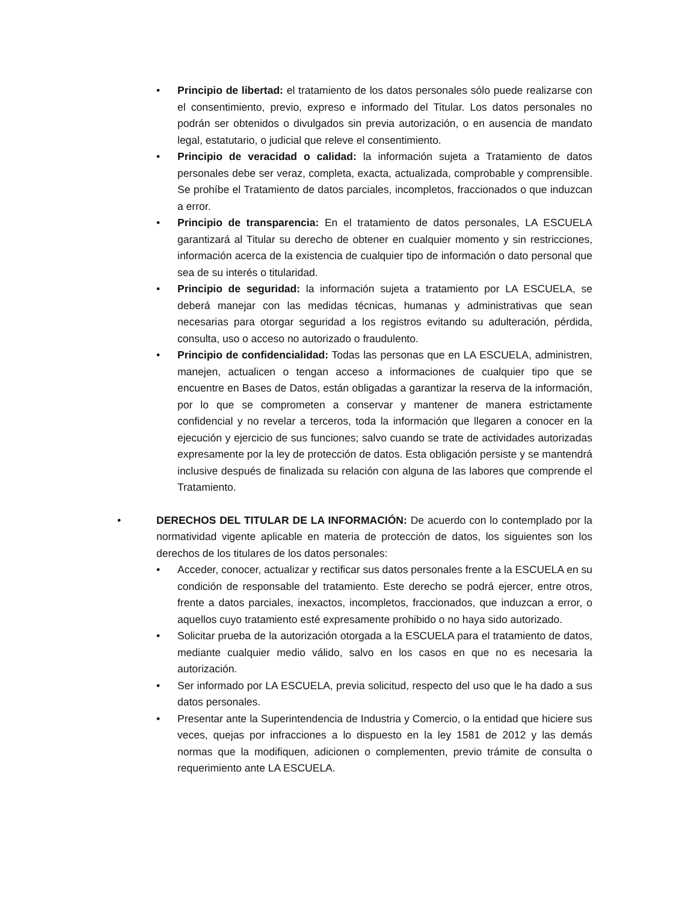• Principio de libertad: el tratamiento de los datos personales sólo puede realizarse con el consentimiento, previo, expreso e informado del Titular. Los datos personales no podrán ser obtenidos o divulgados sin previa autorización, o en ausencia de mandato legal, estatutario, o judicial que releve el consentimiento.
• Principio de veracidad o calidad: la información sujeta a Tratamiento de datos personales debe ser veraz, completa, exacta, actualizada, comprobable y comprensible. Se prohíbe el Tratamiento de datos parciales, incompletos, fraccionados o que induzcan a error.
• Principio de transparencia: En el tratamiento de datos personales, LA ESCUELA garantizará al Titular su derecho de obtener en cualquier momento y sin restricciones, información acerca de la existencia de cualquier tipo de información o dato personal que sea de su interés o titularidad.
• Principio de seguridad: la información sujeta a tratamiento por LA ESCUELA, se deberá manejar con las medidas técnicas, humanas y administrativas que sean necesarias para otorgar seguridad a los registros evitando su adulteración, pérdida, consulta, uso o acceso no autorizado o fraudulento.
• Principio de confidencialidad: Todas las personas que en LA ESCUELA, administren, manejen, actualicen o tengan acceso a informaciones de cualquier tipo que se encuentre en Bases de Datos, están obligadas a garantizar la reserva de la información, por lo que se comprometen a conservar y mantener de manera estrictamente confidencial y no revelar a terceros, toda la información que llegaren a conocer en la ejecución y ejercicio de sus funciones; salvo cuando se trate de actividades autorizadas expresamente por la ley de protección de datos. Esta obligación persiste y se mantendrá inclusive después de finalizada su relación con alguna de las labores que comprende el Tratamiento.
• DERECHOS DEL TITULAR DE LA INFORMACIÓN: De acuerdo con lo contemplado por la normatividad vigente aplicable en materia de protección de datos, los siguientes son los derechos de los titulares de los datos personales:
• Acceder, conocer, actualizar y rectificar sus datos personales frente a la ESCUELA en su condición de responsable del tratamiento. Este derecho se podrá ejercer, entre otros, frente a datos parciales, inexactos, incompletos, fraccionados, que induzcan a error, o aquellos cuyo tratamiento esté expresamente prohibido o no haya sido autorizado.
• Solicitar prueba de la autorización otorgada a la ESCUELA para el tratamiento de datos, mediante cualquier medio válido, salvo en los casos en que no es necesaria la autorización.
• Ser informado por LA ESCUELA, previa solicitud, respecto del uso que le ha dado a sus datos personales.
• Presentar ante la Superintendencia de Industria y Comercio, o la entidad que hiciere sus veces, quejas por infracciones a lo dispuesto en la ley 1581 de 2012 y las demás normas que la modifiquen, adicionen o complementen, previo trámite de consulta o requerimiento ante LA ESCUELA.